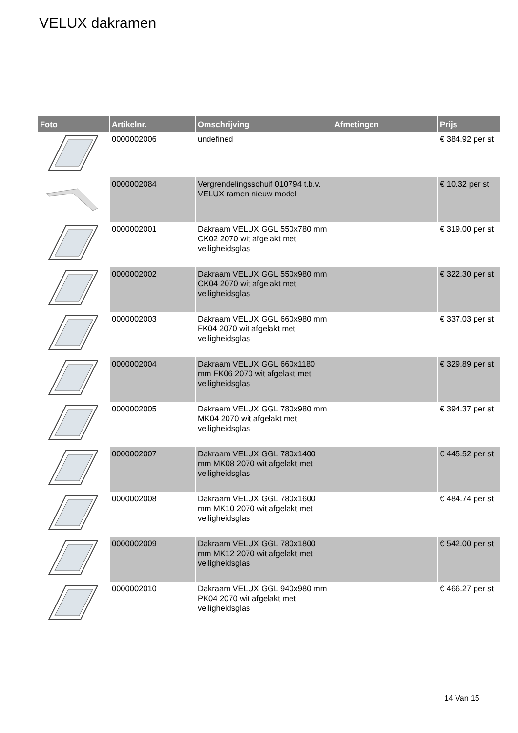VELUX dakramen
| Foto | Artikelnr. | Omschrijving | Afmetingen | Prijs |
| --- | --- | --- | --- | --- |
| | 0000002006 | undefined | | € 384.92 per st |
| | 0000002084 | Vergrendelingsschuif 010794 t.b.v. VELUX ramen nieuw model | | € 10.32 per st |
| | 0000002001 | Dakraam VELUX GGL 550x780 mm CK02 2070 wit afgelakt met veiligheidsglas | | € 319.00 per st |
| | 0000002002 | Dakraam VELUX GGL 550x980 mm CK04 2070 wit afgelakt met veiligheidsglas | | € 322.30 per st |
| | 0000002003 | Dakraam VELUX GGL 660x980 mm FK04 2070 wit afgelakt met veiligheidsglas | | € 337.03 per st |
| | 0000002004 | Dakraam VELUX GGL 660x1180 mm FK06 2070 wit afgelakt met veiligheidsglas | | € 329.89 per st |
| | 0000002005 | Dakraam VELUX GGL 780x980 mm MK04 2070 wit afgelakt met veiligheidsglas | | € 394.37 per st |
| | 0000002007 | Dakraam VELUX GGL 780x1400 mm MK08 2070 wit afgelakt met veiligheidsglas | | € 445.52 per st |
| | 0000002008 | Dakraam VELUX GGL 780x1600 mm MK10 2070 wit afgelakt met veiligheidsglas | | € 484.74 per st |
| | 0000002009 | Dakraam VELUX GGL 780x1800 mm MK12 2070 wit afgelakt met veiligheidsglas | | € 542.00 per st |
| | 0000002010 | Dakraam VELUX GGL 940x980 mm PK04 2070 wit afgelakt met veiligheidsglas | | € 466.27 per st |
14 Van 15